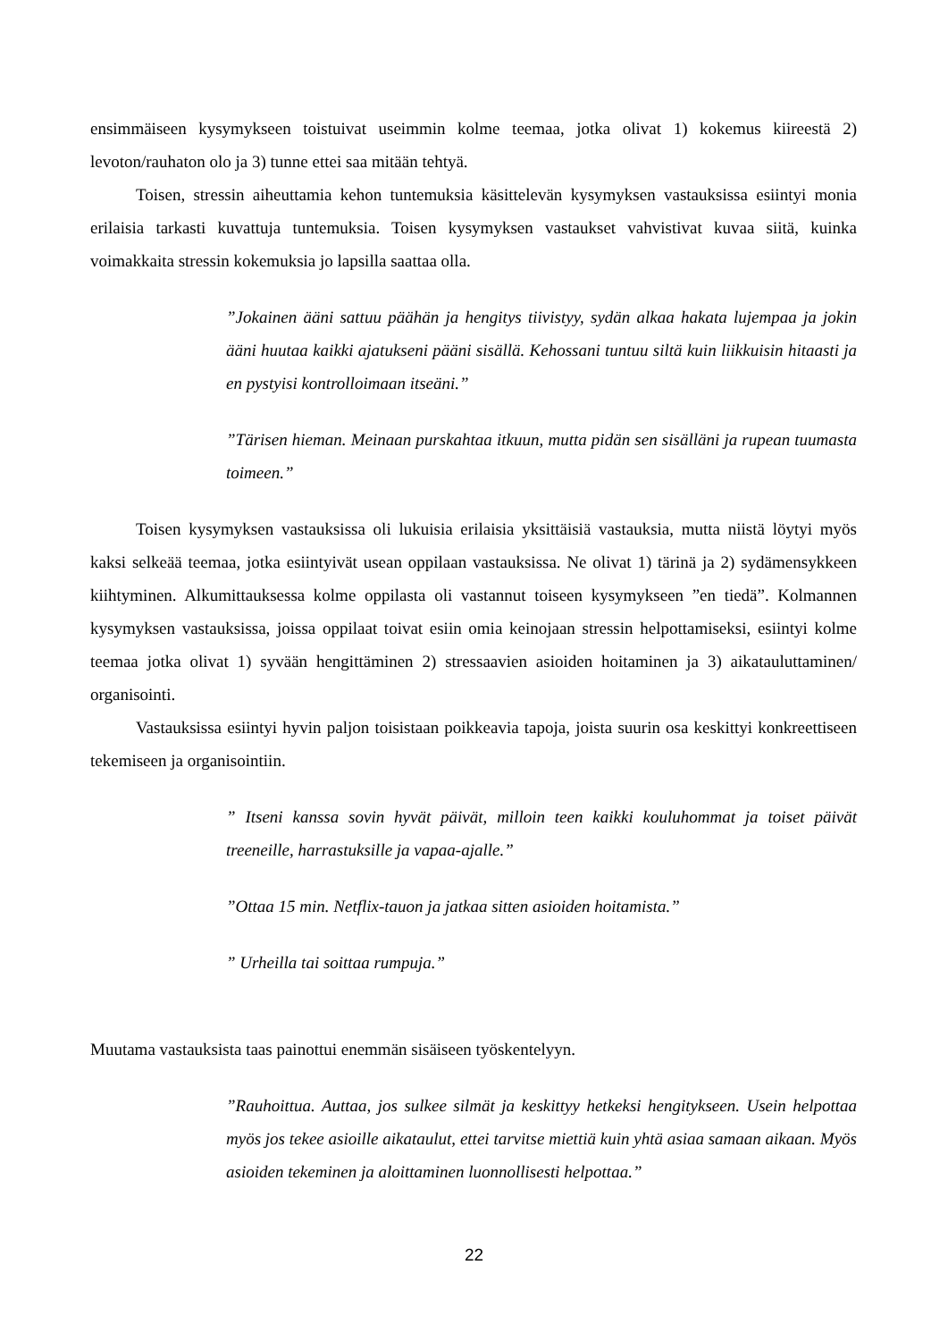ensimmäiseen kysymykseen toistuivat useimmin kolme teemaa, jotka olivat 1) kokemus kiireestä 2) levoton/rauhaton olo ja 3) tunne ettei saa mitään tehtyä.
Toisen, stressin aiheuttamia kehon tuntemuksia käsittelevän kysymyksen vastauksissa esiintyi monia erilaisia tarkasti kuvattuja tuntemuksia. Toisen kysymyksen vastaukset vahvistivat kuvaa siitä, kuinka voimakkaita stressin kokemuksia jo lapsilla saattaa olla.
”Jokainen ääni sattuu päähän ja hengitys tiivistyy, sydän alkaa hakata lujempaa ja jokin ääni huutaa kaikki ajatukseni pääni sisällä. Kehossani tuntuu siltä kuin liikkuisin hitaasti ja en pystyisi kontrolloimaan itseäni.”
”Tärisen hieman. Meinaan purskahtaa itkuun, mutta pidän sen sisälläni ja rupean tuumasta toimeen.”
Toisen kysymyksen vastauksissa oli lukuisia erilaisia yksittäisiä vastauksia, mutta niistä löytyi myös kaksi selkeää teemaa, jotka esiintyivät usean oppilaan vastauksissa. Ne olivat 1) tärinä ja 2) sydämensykkeen kiihtyminen. Alkumittauksessa kolme oppilasta oli vastannut toiseen kysymykseen ”en tiedä”. Kolmannen kysymyksen vastauksissa, joissa oppilaat toivat esiin omia keinojaan stressin helpottamiseksi, esiintyi kolme teemaa jotka olivat 1) syvään hengittäminen 2) stressaavien asioiden hoitaminen ja 3) aikatauluttaminen/ organisointi.
Vastauksissa esiintyi hyvin paljon toisistaan poikkeavia tapoja, joista suurin osa keskittyi konkreettiseen tekemiseen ja organisointiin.
” Itseni kanssa sovin hyvät päivät, milloin teen kaikki kouluhommat ja toiset päivät treeneille, harrastuksille ja vapaa-ajalle.”
”Ottaa 15 min. Netflix-tauon ja jatkaa sitten asioiden hoitamista.”
” Urheilla tai soittaa rumpuja.”
Muutama vastauksista taas painottui enemmän sisäiseen työskentelyyn.
”Rauhoittua. Auttaa, jos sulkee silmät ja keskittyy hetkeksi hengitykseen. Usein helpottaa myös jos tekee asioille aikataulut, ettei tarvitse miettiä kuin yhtä asiaa samaan aikaan. Myös asioiden tekeminen ja aloittaminen luonnollisesti helpottaa.”
22